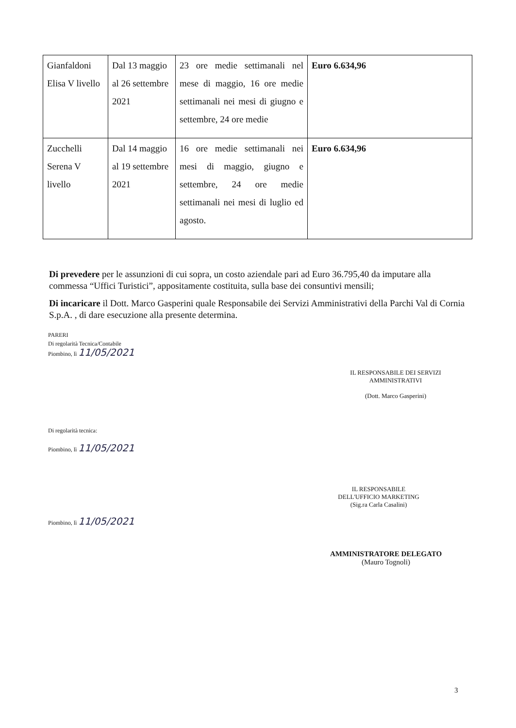| Gianfaldoni Elisa V livello | Dal 13 maggio al 26 settembre 2021 | 23 ore medie settimanali nel mese di maggio, 16 ore medie settimanali nei mesi di giugno e settembre, 24 ore medie | Euro 6.634,96 |
| Zucchelli Serena V livello | Dal 14 maggio al 19 settembre 2021 | 16 ore medie settimanali nei mesi di maggio, giugno e settembre, 24 ore medie settimanali nei mesi di luglio ed agosto. | Euro 6.634,96 |
Di prevedere per le assunzioni di cui sopra, un costo aziendale pari ad Euro 36.795,40 da imputare alla commessa “Uffici Turistici”, appositamente costituita, sulla base dei consuntivi mensili;
Di incaricare il Dott. Marco Gasperini quale Responsabile dei Servizi Amministrativi della Parchi Val di Cornia S.p.A. , di dare esecuzione alla presente determina.
PARERI
Di regolarità Tecnica/Contabile
Piombino, lì 11/05/2021
Di regolarità tecnica:
Piombino, lì 11/05/2021
Piombino, lì 11/05/2021
IL RESPONSABILE DEI SERVIZI
AMMINISTRATIVI
(Dott. Marco Gasperini)
IL RESPONSABILE
DELL'UFFICIO MARKETING
(Sig.ra Carla Casalini)
AMMINISTRATORE DELEGATO
(Mauro Tognoli)
3